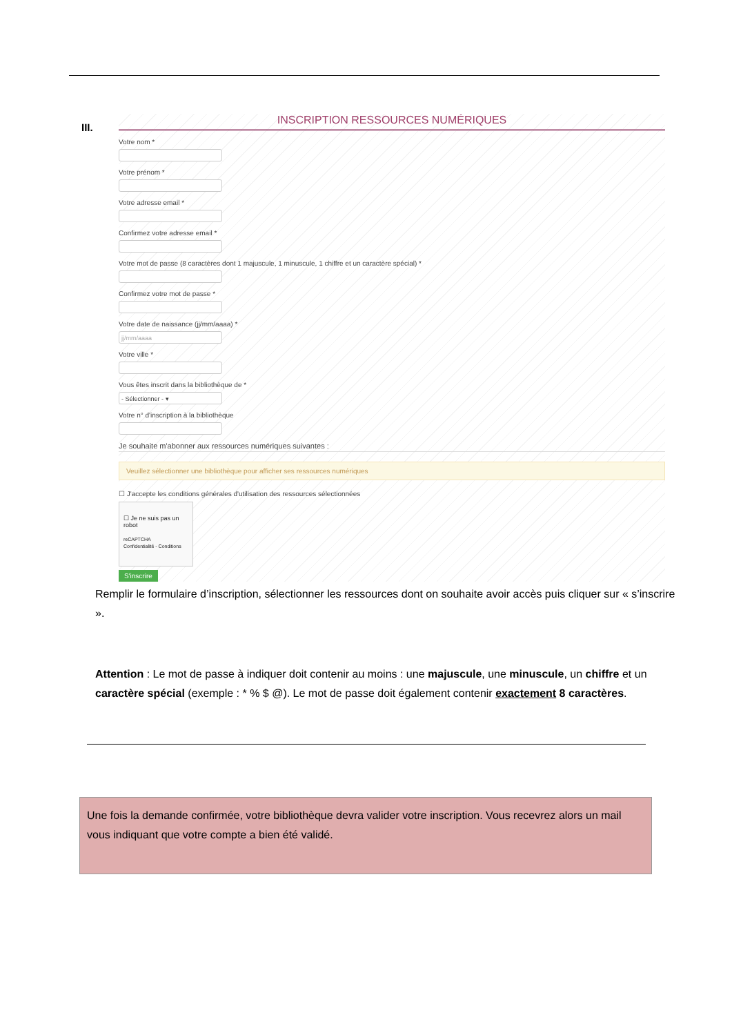III.
INSCRIPTION RESSOURCES NUMÉRIQUES
Votre nom *
Votre prénom *
Votre adresse email *
Confirmez votre adresse email *
Votre mot de passe (8 caractères dont 1 majuscule, 1 minuscule, 1 chiffre et un caractère spécial) *
Confirmez votre mot de passe *
Votre date de naissance (jj/mm/aaaa) *
jj/mm/aaaa
Votre ville *
Vous êtes inscrit dans la bibliothèque de *
- Sélectionner - ▾
Votre n° d'inscription à la bibliothèque
Je souhaite m'abonner aux ressources numériques suivantes :
Veuillez sélectionner une bibliothèque pour afficher ses ressources numériques
☐ J'accepte les conditions générales d'utilisation des ressources sélectionnées
☐ Je ne suis pas un robot
reCAPTCHA
Confidentialité - Conditions
S'inscrire
Remplir le formulaire d’inscription, sélectionner les ressources dont on souhaite avoir accès puis cliquer sur « s’inscrire ».
Attention : Le mot de passe à indiquer doit contenir au moins : une majuscule, une minuscule, un chiffre et un caractère spécial (exemple : * % $ @). Le mot de passe doit également contenir exactement 8 caractères.
Une fois la demande confirmée, votre bibliothèque devra valider votre inscription. Vous recevrez alors un mail vous indiquant que votre compte a bien été validé.